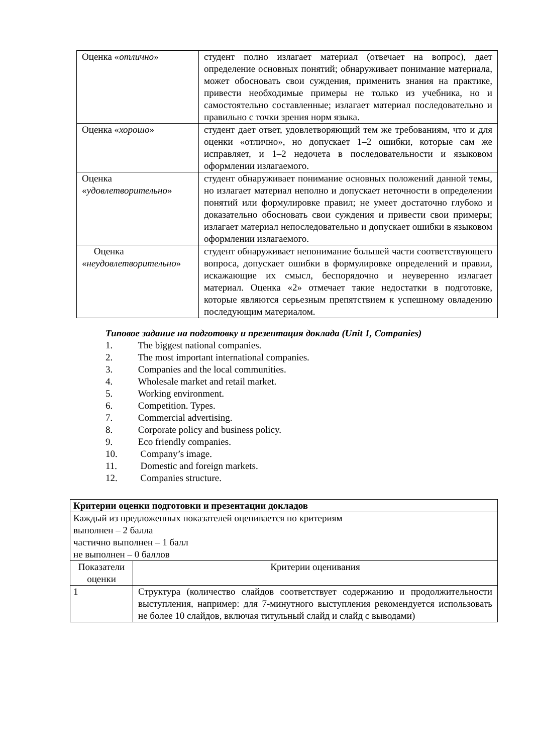| Оценка « отлично » | студент полно излагает материал (отвечает на вопрос), дает определение основных понятий; обнаруживает понимание материала, может обосновать свои суждения, применить знания на практике, привести необходимые примеры не только из учебника, но и самостоятельно составленные; излагает материал последовательно и правильно с точки зрения норм языка. |
| Оценка « хорошо » | студент дает ответ, удовлетворяющий тем же требованиям, что и для оценки «отлично», но допускает 1–2 ошибки, которые сам же исправляет, и 1–2 недочета в последовательности и языковом оформлении излагаемого. |
| Оценка « удовлетворительно » | студент обнаруживает понимание основных положений данной темы, но излагает материал неполно и допускает неточности в определении понятий или формулировке правил; не умеет достаточно глубоко и доказательно обосновать свои суждения и привести свои примеры; излагает материал непоследовательно и допускает ошибки в языковом оформлении излагаемого. |
| Оценка « неудовлетворительно » | студент обнаруживает непонимание большей части соответствующего вопроса, допускает ошибки в формулировке определений и правил, искажающие их смысл, беспорядочно и неуверенно излагает материал. Оценка «2» отмечает такие недостатки в подготовке, которые являются серьезным препятствием к успешному овладению последующим материалом. |
Типовое задание на подготовку и презентация доклада (Unit 1, Companies)
1. The biggest national companies.
2. The most important international companies.
3. Companies and the local communities.
4. Wholesale market and retail market.
5. Working environment.
6. Competition. Types.
7. Commercial advertising.
8. Corporate policy and business policy.
9. Eco friendly companies.
10. Company’s image.
11. Domestic and foreign markets.
12. Companies structure.
| Критерии оценки подготовки и презентации докладов | |
| Каждый из предложенных показателей оценивается по критериям выполнен – 2 балла частично выполнен – 1 балл не выполнен – 0 баллов | |
| Показатели оценки | Критерии оценивания |
| 1 | Структура (количество слайдов соответствует содержанию и продолжительности выступления, например: для 7-минутного выступления рекомендуется использовать не более 10 слайдов, включая титульный слайд и слайд с выводами) |